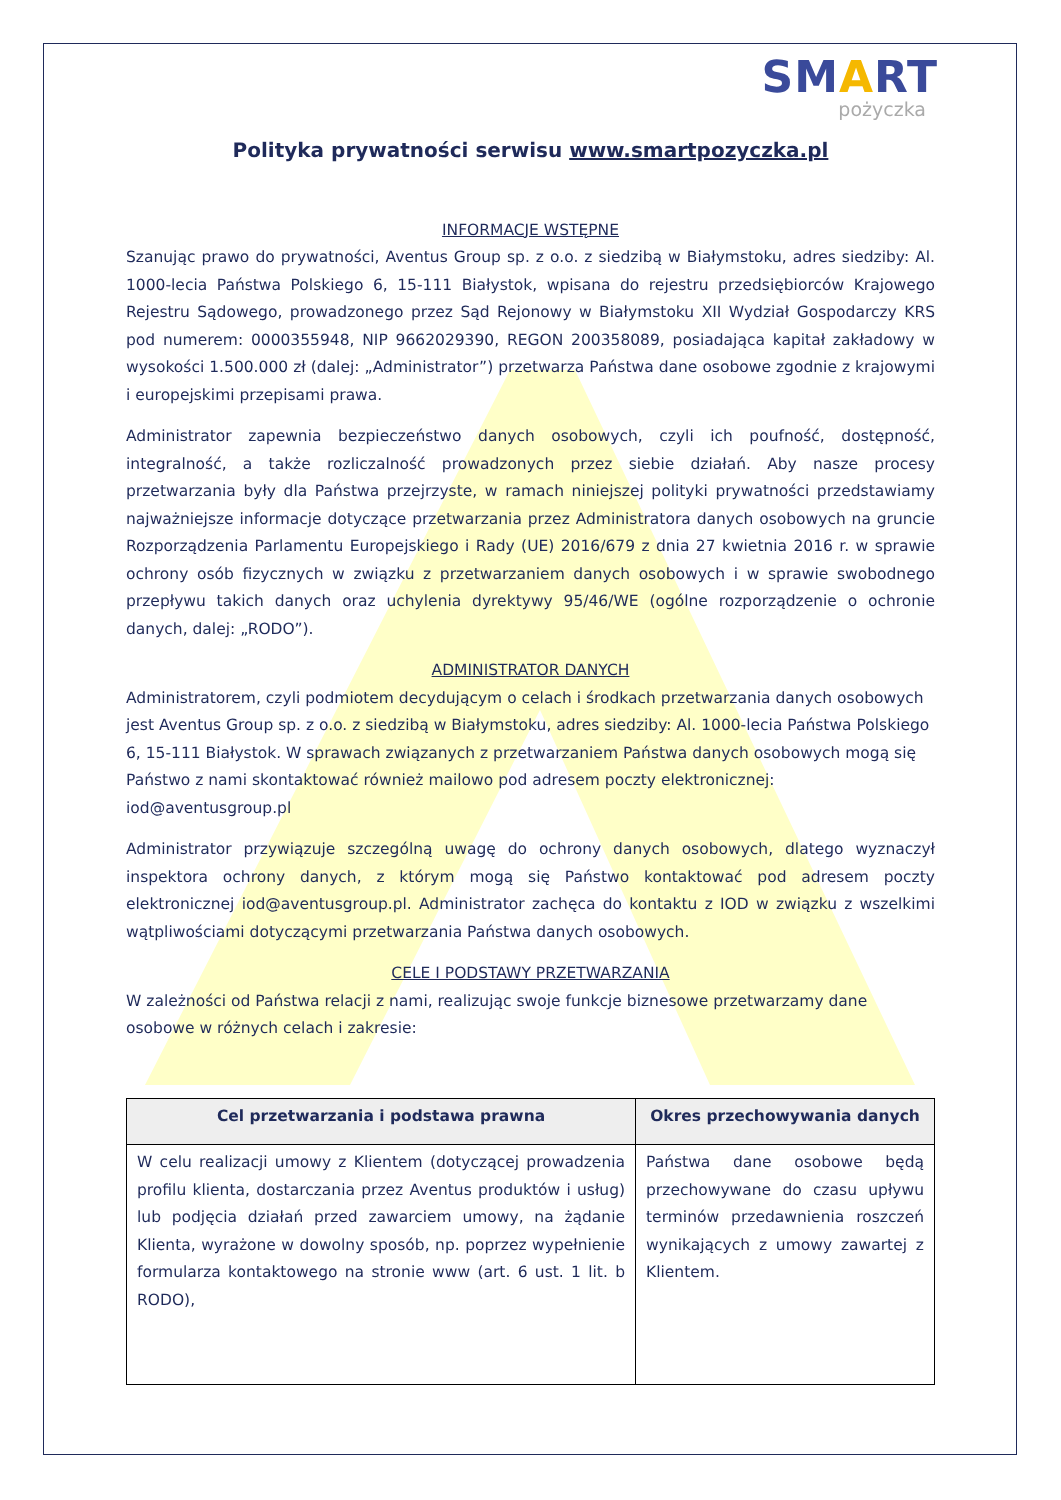SMART
pożyczka
Polityka prywatności serwisu www.smartpozyczka.pl
INFORMACJE WSTĘPNE
Szanując prawo do prywatności, Aventus Group sp. z o.o. z siedzibą w Białymstoku, adres siedziby: Al. 1000-lecia Państwa Polskiego 6, 15-111 Białystok, wpisana do rejestru przedsiębiorców Krajowego Rejestru Sądowego, prowadzonego przez Sąd Rejonowy w Białymstoku XII Wydział Gospodarczy KRS pod numerem: 0000355948, NIP 9662029390, REGON 200358089, posiadająca kapitał zakładowy w wysokości 1.500.000 zł (dalej: „Administrator”) przetwarza Państwa dane osobowe zgodnie z krajowymi i europejskimi przepisami prawa.
Administrator zapewnia bezpieczeństwo danych osobowych, czyli ich poufność, dostępność, integralność, a także rozliczalność prowadzonych przez siebie działań. Aby nasze procesy przetwarzania były dla Państwa przejrzyste, w ramach niniejszej polityki prywatności przedstawiamy najważniejsze informacje dotyczące przetwarzania przez Administratora danych osobowych na gruncie Rozporządzenia Parlamentu Europejskiego i Rady (UE) 2016/679 z dnia 27 kwietnia 2016 r. w sprawie ochrony osób fizycznych w związku z przetwarzaniem danych osobowych i w sprawie swobodnego przepływu takich danych oraz uchylenia dyrektywy 95/46/WE (ogólne rozporządzenie o ochronie danych, dalej: „RODO”).
ADMINISTRATOR DANYCH
Administratorem, czyli podmiotem decydującym o celach i środkach przetwarzania danych osobowych jest Aventus Group sp. z o.o. z siedzibą w Białymstoku, adres siedziby: Al. 1000-lecia Państwa Polskiego 6, 15-111 Białystok. W sprawach związanych z przetwarzaniem Państwa danych osobowych mogą się Państwo z nami skontaktować również mailowo pod adresem poczty elektronicznej: iod@aventusgroup.pl
Administrator przywiązuje szczególną uwagę do ochrony danych osobowych, dlatego wyznaczył inspektora ochrony danych, z którym mogą się Państwo kontaktować pod adresem poczty elektronicznej iod@aventusgroup.pl. Administrator zachęca do kontaktu z IOD w związku z wszelkimi wątpliwościami dotyczącymi przetwarzania Państwa danych osobowych.
CELE I PODSTAWY PRZETWARZANIA
W zależności od Państwa relacji z nami, realizując swoje funkcje biznesowe przetwarzamy dane osobowe w różnych celach i zakresie:
| Cel przetwarzania i podstawa prawna | Okres przechowywania danych |
| --- | --- |
| W celu realizacji umowy z Klientem (dotyczącej prowadzenia profilu klienta, dostarczania przez Aventus produktów i usług) lub podjęcia działań przed zawarciem umowy, na żądanie Klienta, wyrażone w dowolny sposób, np. poprzez wypełnienie formularza kontaktowego na stronie www (art. 6 ust. 1 lit. b RODO), | Państwa dane osobowe będą przechowywane do czasu upływu terminów przedawnienia roszczeń wynikających z umowy zawartej z Klientem. |